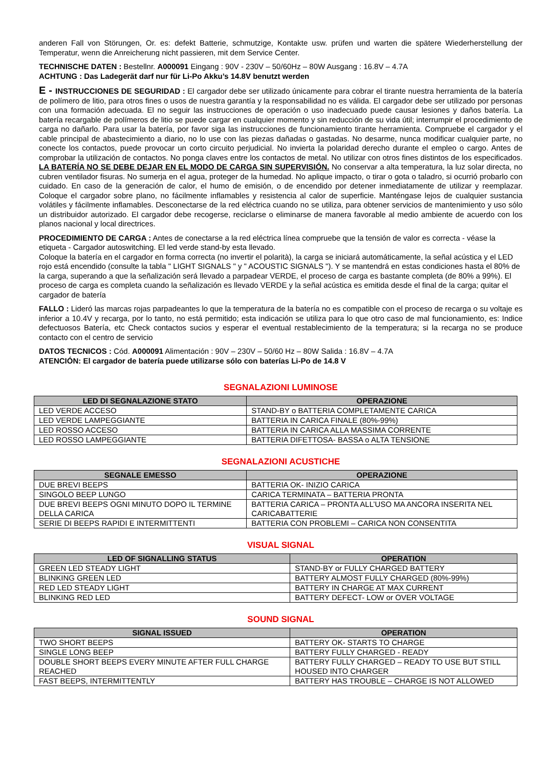anderen Fall von Störungen, Or. es: defekt Batterie, schmutzige, Kontakte usw. prüfen und warten die spätere Wiederherstellung der Temperatur, wenn die Anreicherung nicht passieren, mit dem Service Center.
TECHNISCHE DATEN : Bestellnr. A000091 Eingang : 90V - 230V – 50/60Hz – 80W Ausgang : 16.8V – 4.7A
ACHTUNG : Das Ladegerät darf nur für Li-Po Akku’s 14.8V benutzt werden
E - INSTRUCCIONES DE SEGURIDAD : El cargador debe ser utilizado únicamente para cobrar el tirante nuestra herramienta de la batería de polímero de litio, para otros fines o usos de nuestra garantía y la responsabilidad no es válida. El cargador debe ser utilizado por personas con una formación adecuada. El no seguir las instrucciones de operación o uso inadecuado puede causar lesiones y daños batería. La batería recargable de polímeros de litio se puede cargar en cualquier momento y sin reducción de su vida útil; interrumpir el procedimiento de carga no dañarlo. Para usar la batería, por favor siga las instrucciones de funcionamiento tirante herramienta. Compruebe el cargador y el cable principal de abastecimiento a diario, no lo use con las piezas dañadas o gastadas. No desarme, nunca modificar cualquier parte, no conecte los contactos, puede provocar un corto circuito perjudicial. No invierta la polaridad derecho durante el empleo o cargo. Antes de comprobar la utilización de contactos. No ponga claves entre los contactos de metal. No utilizar con otros fines distintos de los especificados. LA BATERÍA NO SE DEBE DEJAR EN EL MODO DE CARGA SIN SUPERVISIÓN. No conservar a alta temperatura, la luz solar directa, no cubren ventilador fisuras. No sumerja en el agua, proteger de la humedad. No aplique impacto, o tirar o gota o taladro, si ocurrió probarlo con cuidado. En caso de la generación de calor, el humo de emisión, o de encendido por detener inmediatamente de utilizar y reemplazar. Coloque el cargador sobre plano, no fácilmente inflamables y resistencia al calor de superficie. Manténgase lejos de cualquier sustancia volátiles y fácilmente inflamables. Desconectarse de la red eléctrica cuando no se utiliza, para obtener servicios de mantenimiento y uso sólo un distribuidor autorizado. El cargador debe recogerse, reciclarse o eliminarse de manera favorable al medio ambiente de acuerdo con los planos nacional y local directrices.
PROCEDIMIENTO DE CARGA : Antes de conectarse a la red eléctrica línea compruebe que la tensión de valor es correcta - véase la etiqueta - Cargador autoswitching. El led verde stand-by esta llevado.
Coloque la batería en el cargador en forma correcta (no invertir el polarità), la carga se iniciará automáticamente, la señal acústica y el LED rojo está encendido (consulte la tabla " LIGHT SIGNALS " y " ACOUSTIC SIGNALS "). Y se mantendrá en estas condiciones hasta el 80% de la carga, superando a que la señalización será llevado a parpadear VERDE, el proceso de carga es bastante completa (de 80% a 99%). El proceso de carga es completa cuando la señalización es llevado VERDE y la señal acústica es emitida desde el final de la carga; quitar el cargador de batería
FALLO : Lideró las marcas rojas parpadeantes lo que la temperatura de la batería no es compatible con el proceso de recarga o su voltaje es inferior a 10.4V y recarga, por lo tanto, no está permitido; esta indicación se utiliza para lo que otro caso de mal funcionamiento, es: Indice defectuosos Batería, etc Check contactos sucios y esperar el eventual restablecimiento de la temperatura; si la recarga no se produce contacto con el centro de servicio
DATOS TECNICOS : Cód. A000091 Alimentación : 90V – 230V – 50/60 Hz – 80W Salida : 16.8V – 4.7A
ATENCIÓN: El cargador de batería puede utilizarse sólo con baterías Li-Po de 14.8 V
SEGNALAZIONI LUMINOSE
| LED DI SEGNALAZIONE STATO | OPERAZIONE |
| --- | --- |
| LED VERDE ACCESO | STAND-BY o BATTERIA COMPLETAMENTE CARICA |
| LED VERDE LAMPEGGIANTE | BATTERIA IN CARICA FINALE (80%-99%) |
| LED ROSSO ACCESO | BATTERIA IN CARICA ALLA MASSIMA CORRENTE |
| LED ROSSO LAMPEGGIANTE | BATTERIA DIFETTOSA- BASSA o ALTA TENSIONE |
SEGNALAZIONI ACUSTICHE
| SEGNALE EMESSO | OPERAZIONE |
| --- | --- |
| DUE BREVI BEEPS | BATTERIA OK- INIZIO CARICA |
| SINGOLO BEEP LUNGO | CARICA TERMINATA – BATTERIA PRONTA |
| DUE BREVI BEEPS OGNI MINUTO DOPO IL TERMINE DELLA CARICA | BATTERIA CARICA – PRONTA ALL’USO MA ANCORA INSERITA NEL CARICABATTERIE |
| SERIE DI BEEPS RAPIDI E INTERMITTENTI | BATTERIA CON PROBLEMI – CARICA NON CONSENTITA |
VISUAL SIGNAL
| LED OF SIGNALLING STATUS | OPERATION |
| --- | --- |
| GREEN LED STEADY LIGHT | STAND-BY or FULLY CHARGED BATTERY |
| BLINKING GREEN LED | BATTERY ALMOST FULLY CHARGED (80%-99%) |
| RED LED STEADY LIGHT | BATTERY IN CHARGE AT MAX CURRENT |
| BLINKING RED LED | BATTERY DEFECT- LOW or OVER VOLTAGE |
SOUND SIGNAL
| SIGNAL ISSUED | OPERATION |
| --- | --- |
| TWO SHORT BEEPS | BATTERY OK- STARTS TO CHARGE |
| SINGLE LONG BEEP | BATTERY FULLY CHARGED - READY |
| DOUBLE SHORT BEEPS EVERY MINUTE AFTER FULL CHARGE REACHED | BATTERY FULLY CHARGED – READY TO USE BUT STILL HOUSED INTO CHARGER |
| FAST BEEPS, INTERMITTENTLY | BATTERY HAS TROUBLE – CHARGE IS NOT ALLOWED |